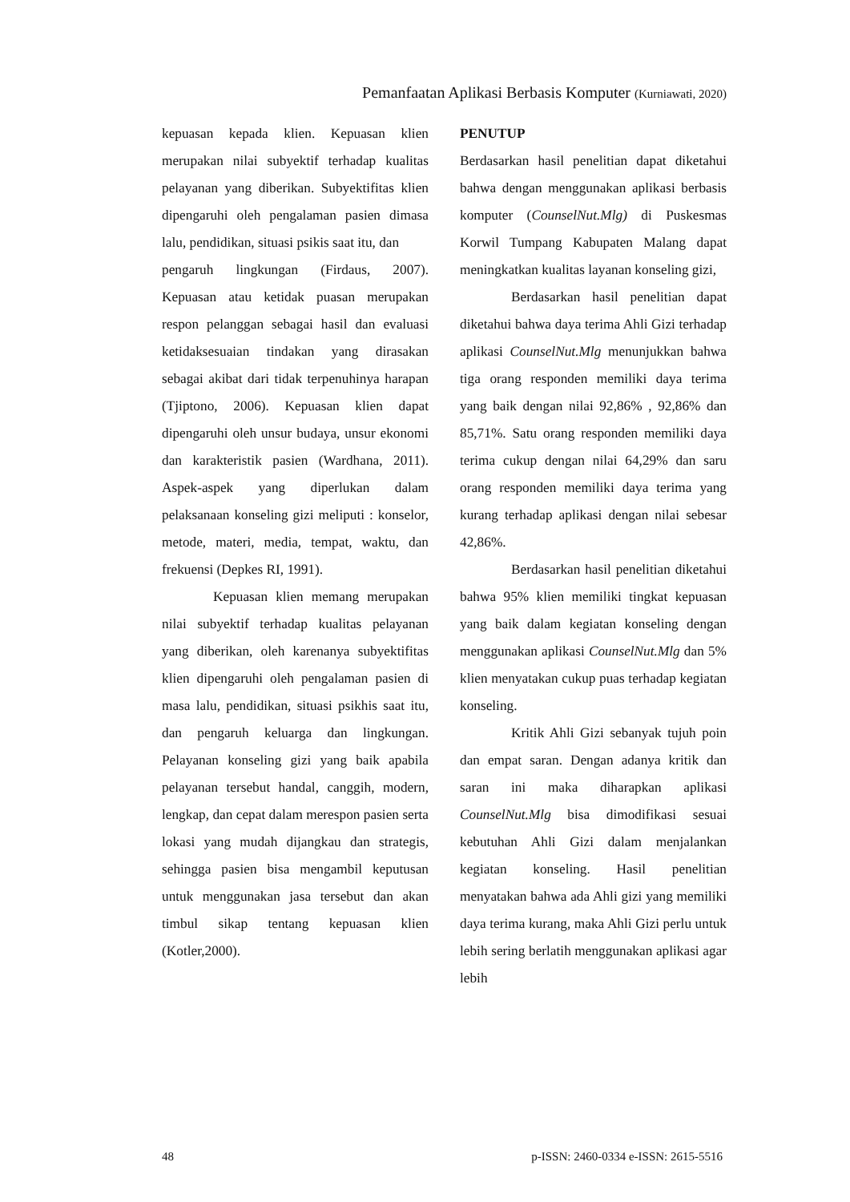Pemanfaatan Aplikasi Berbasis Komputer (Kurniawati, 2020)
kepuasan kepada klien. Kepuasan klien merupakan nilai subyektif terhadap kualitas pelayanan yang diberikan. Subyektifitas klien dipengaruhi oleh pengalaman pasien dimasa lalu, pendidikan, situasi psikis saat itu, dan
pengaruh lingkungan (Firdaus, 2007). Kepuasan atau ketidak puasan merupakan respon pelanggan sebagai hasil dan evaluasi ketidaksesuaian tindakan yang dirasakan sebagai akibat dari tidak terpenuhinya harapan (Tjiptono, 2006). Kepuasan klien dapat dipengaruhi oleh unsur budaya, unsur ekonomi dan karakteristik pasien (Wardhana, 2011). Aspek-aspek yang diperlukan dalam pelaksanaan konseling gizi meliputi : konselor, metode, materi, media, tempat, waktu, dan frekuensi (Depkes RI, 1991).
Kepuasan klien memang merupakan nilai subyektif terhadap kualitas pelayanan yang diberikan, oleh karenanya subyektifitas klien dipengaruhi oleh pengalaman pasien di masa lalu, pendidikan, situasi psikhis saat itu, dan pengaruh keluarga dan lingkungan. Pelayanan konseling gizi yang baik apabila pelayanan tersebut handal, canggih, modern, lengkap, dan cepat dalam merespon pasien serta lokasi yang mudah dijangkau dan strategis, sehingga pasien bisa mengambil keputusan untuk menggunakan jasa tersebut dan akan timbul sikap tentang kepuasan klien (Kotler,2000).
PENUTUP
Berdasarkan hasil penelitian dapat diketahui bahwa dengan menggunakan aplikasi berbasis komputer (CounselNut.Mlg) di Puskesmas Korwil Tumpang Kabupaten Malang dapat meningkatkan kualitas layanan konseling gizi,
Berdasarkan hasil penelitian dapat diketahui bahwa daya terima Ahli Gizi terhadap aplikasi CounselNut.Mlg menunjukkan bahwa tiga orang responden memiliki daya terima yang baik dengan nilai 92,86% , 92,86% dan 85,71%. Satu orang responden memiliki daya terima cukup dengan nilai 64,29% dan saru orang responden memiliki daya terima yang kurang terhadap aplikasi dengan nilai sebesar 42,86%.
Berdasarkan hasil penelitian diketahui bahwa 95% klien memiliki tingkat kepuasan yang baik dalam kegiatan konseling dengan menggunakan aplikasi CounselNut.Mlg dan 5% klien menyatakan cukup puas terhadap kegiatan konseling.
Kritik Ahli Gizi sebanyak tujuh poin dan empat saran. Dengan adanya kritik dan saran ini maka diharapkan aplikasi CounselNut.Mlg bisa dimodifikasi sesuai kebutuhan Ahli Gizi dalam menjalankan kegiatan konseling. Hasil penelitian menyatakan bahwa ada Ahli gizi yang memiliki daya terima kurang, maka Ahli Gizi perlu untuk lebih sering berlatih menggunakan aplikasi agar lebih
48 p-ISSN: 2460-0334 e-ISSN: 2615-5516